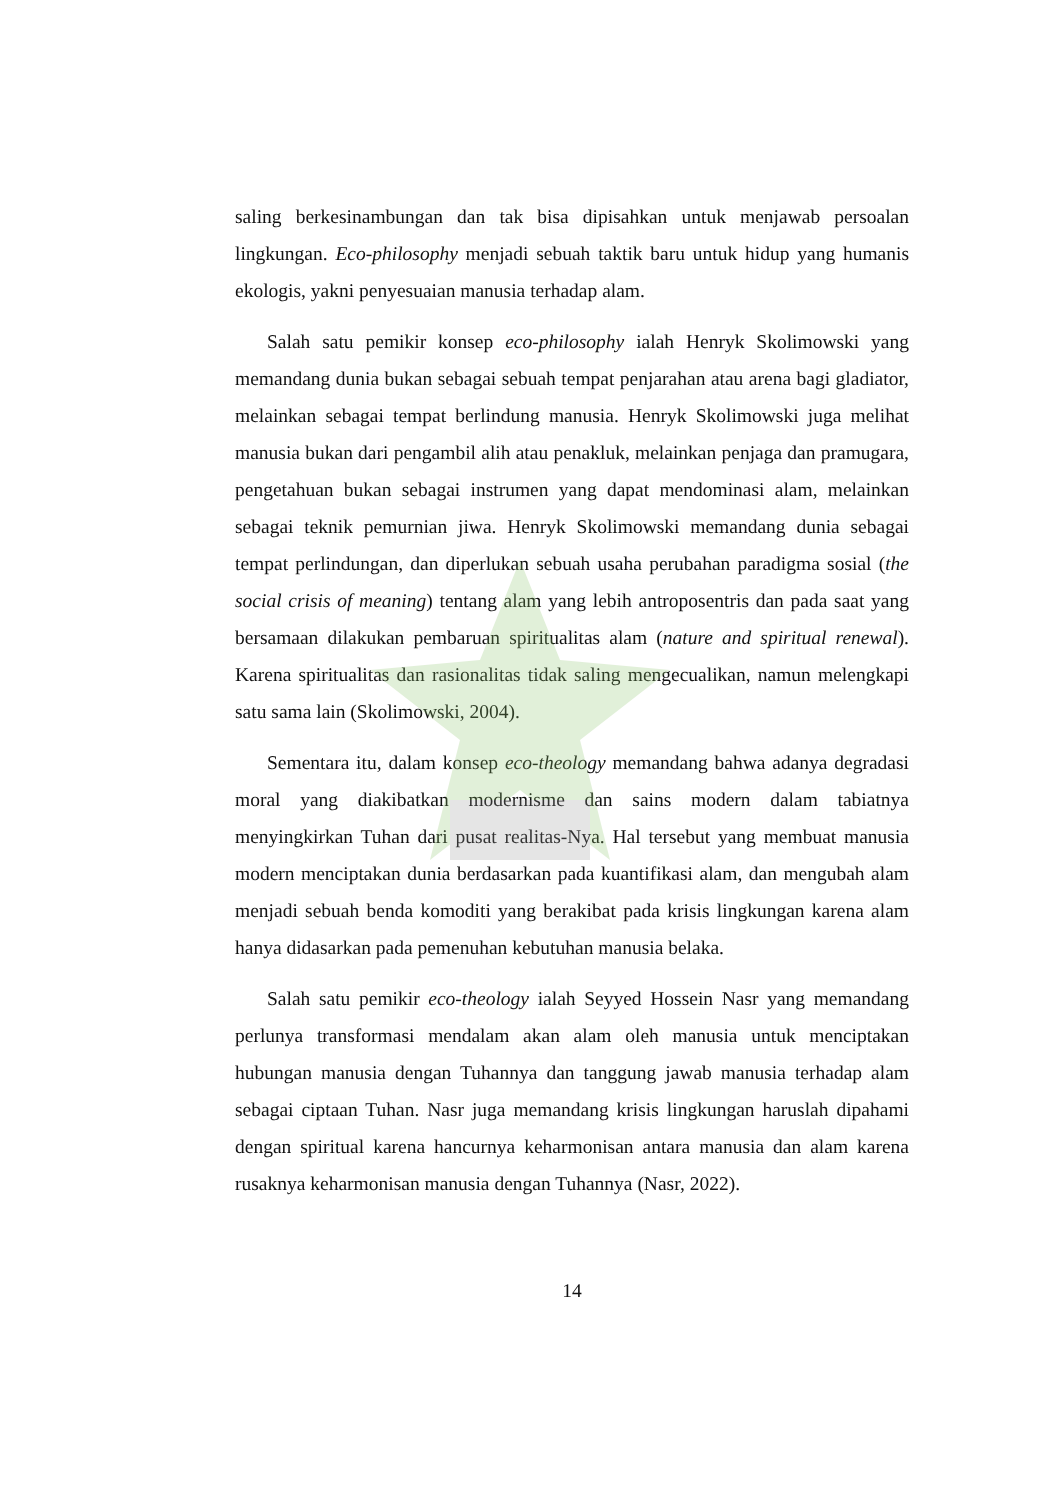saling berkesinambungan dan tak bisa dipisahkan untuk menjawab persoalan lingkungan. Eco-philosophy menjadi sebuah taktik baru untuk hidup yang humanis ekologis, yakni penyesuaian manusia terhadap alam.
Salah satu pemikir konsep eco-philosophy ialah Henryk Skolimowski yang memandang dunia bukan sebagai sebuah tempat penjarahan atau arena bagi gladiator, melainkan sebagai tempat berlindung manusia. Henryk Skolimowski juga melihat manusia bukan dari pengambil alih atau penakluk, melainkan penjaga dan pramugara, pengetahuan bukan sebagai instrumen yang dapat mendominasi alam, melainkan sebagai teknik pemurnian jiwa. Henryk Skolimowski memandang dunia sebagai tempat perlindungan, dan diperlukan sebuah usaha perubahan paradigma sosial (the social crisis of meaning) tentang alam yang lebih antroposentris dan pada saat yang bersamaan dilakukan pembaruan spiritualitas alam (nature and spiritual renewal). Karena spiritualitas dan rasionalitas tidak saling mengecualikan, namun melengkapi satu sama lain (Skolimowski, 2004).
Sementara itu, dalam konsep eco-theology memandang bahwa adanya degradasi moral yang diakibatkan modernisme dan sains modern dalam tabiatnya menyingkirkan Tuhan dari pusat realitas-Nya. Hal tersebut yang membuat manusia modern menciptakan dunia berdasarkan pada kuantifikasi alam, dan mengubah alam menjadi sebuah benda komoditi yang berakibat pada krisis lingkungan karena alam hanya didasarkan pada pemenuhan kebutuhan manusia belaka.
Salah satu pemikir eco-theology ialah Seyyed Hossein Nasr yang memandang perlunya transformasi mendalam akan alam oleh manusia untuk menciptakan hubungan manusia dengan Tuhannya dan tanggung jawab manusia terhadap alam sebagai ciptaan Tuhan. Nasr juga memandang krisis lingkungan haruslah dipahami dengan spiritual karena hancurnya keharmonisan antara manusia dan alam karena rusaknya keharmonisan manusia dengan Tuhannya (Nasr, 2022).
14